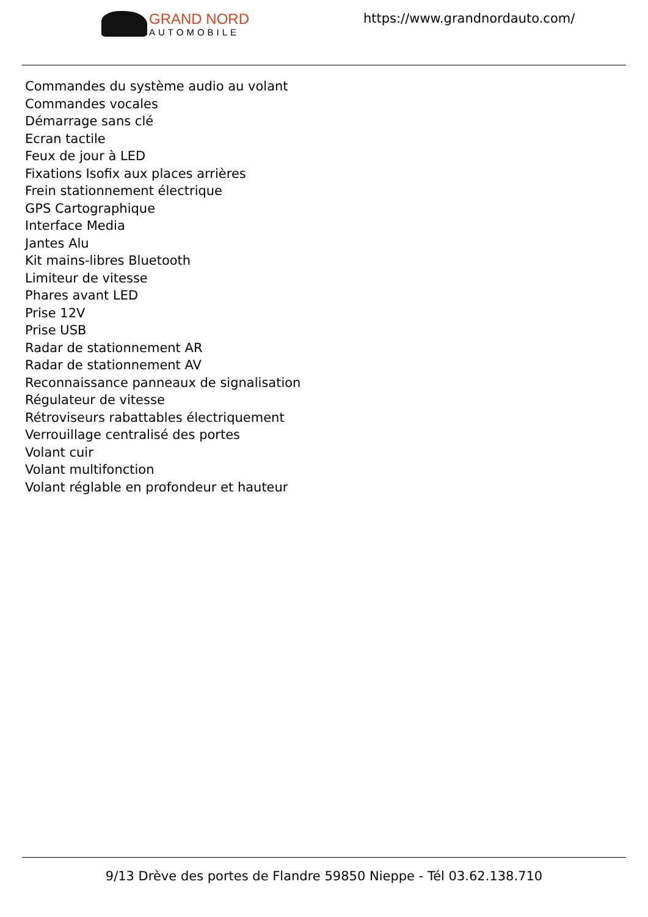GRAND NORD
AUTOMOBILE
https://www.grandnordauto.com/
Commandes du système audio au volant
Commandes vocales
Démarrage sans clé
Ecran tactile
Feux de jour à LED
Fixations Isofix aux places arrières
Frein stationnement électrique
GPS Cartographique
Interface Media
Jantes Alu
Kit mains-libres Bluetooth
Limiteur de vitesse
Phares avant LED
Prise 12V
Prise USB
Radar de stationnement AR
Radar de stationnement AV
Reconnaissance panneaux de signalisation
Régulateur de vitesse
Rétroviseurs rabattables électriquement
Verrouillage centralisé des portes
Volant cuir
Volant multifonction
Volant réglable en profondeur et hauteur
9/13 Drève des portes de Flandre 59850 Nieppe - Tél 03.62.138.710